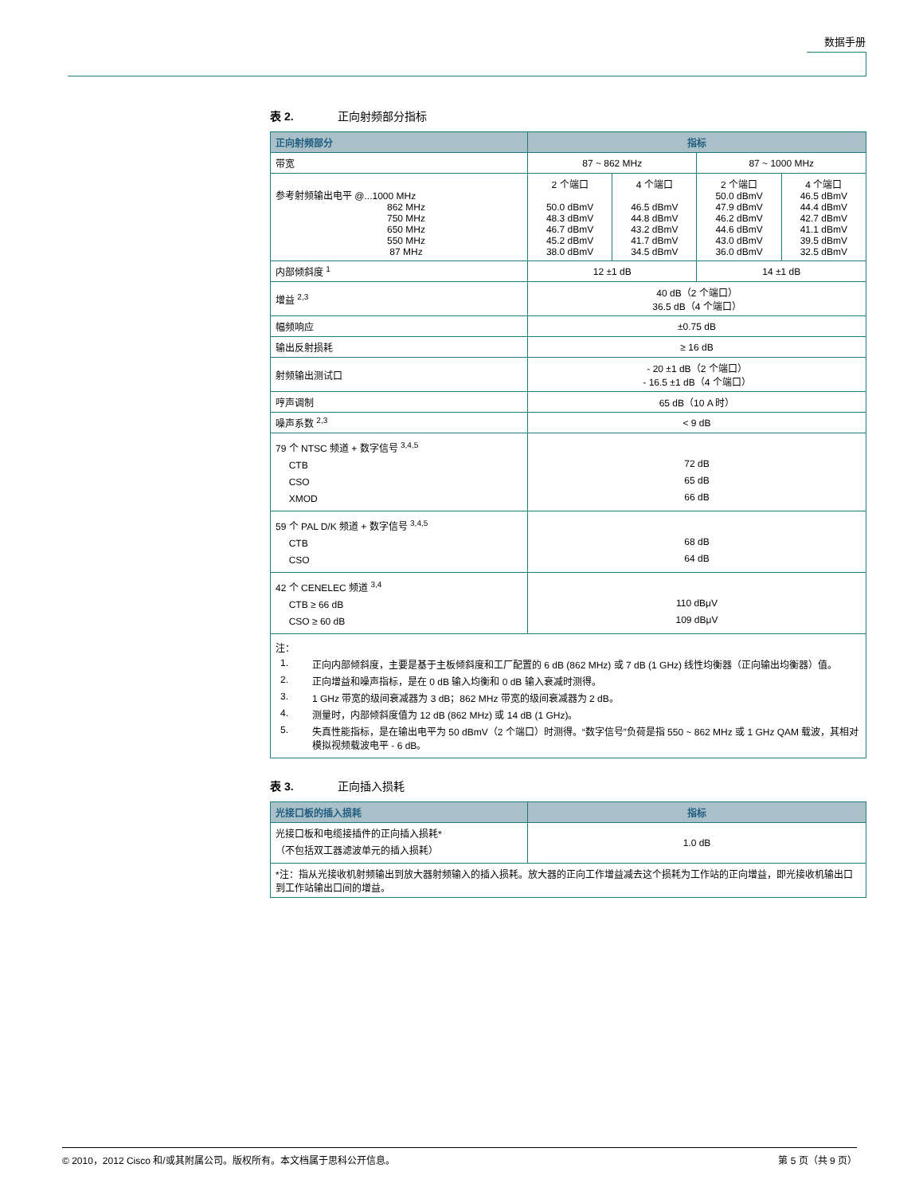数据手册
表 2. 正向射频部分指标
| 正向射频部分 | 指标 | | | |
| --- | --- | --- | --- | --- |
| 带宽 | 87 ~ 862 MHz | | 87 ~ 1000 MHz | |
| 参考射频输出电平 @...1000 MHz 862 MHz 750 MHz 650 MHz 550 MHz 87 MHz | 2 个端口 50.0 dBmV 48.3 dBmV 46.7 dBmV 45.2 dBmV 38.0 dBmV | 4 个端口 46.5 dBmV 44.8 dBmV 43.2 dBmV 41.7 dBmV 34.5 dBmV | 2 个端口 50.0 dBmV 47.9 dBmV 46.2 dBmV 44.6 dBmV 43.0 dBmV 36.0 dBmV | 4 个端口 46.5 dBmV 44.4 dBmV 42.7 dBmV 41.1 dBmV 39.5 dBmV 32.5 dBmV |
| 内部倾斜度 <sup>1</sup> | 12 ±1 dB | | 14 ±1 dB | |
| 增益 <sup>2,3</sup> | 40 dB（2 个端口） 36.5 dB（4 个端口） | | | |
| 幅频响应 | ±0.75 dB | | | |
| 输出反射损耗 | ≥ 16 dB | | | |
| 射频输出测试口 | - 20 ±1 dB（2 个端口） - 16.5 ±1 dB（4 个端口） | | | |
| 哼声调制 | 65 dB（10 A 时） | | | |
| 噪声系数 <sup>2,3</sup> | < 9 dB | | | |
| 79 个 NTSC 频道 + 数字信号 <sup>3,4,5</sup> CTB CSO XMOD | 72 dB 65 dB 66 dB | | | |
| 59 个 PAL D/K 频道 + 数字信号 <sup>3,4,5</sup> CTB CSO | 68 dB 64 dB | | | |
| 42 个 CENELEC 频道 <sup>3,4</sup> CTB ≥ 66 dB CSO ≥ 60 dB | 110 dBμV 109 dBμV | | | |
| 注： 1. 正向内部倾斜度，主要是基于主板倾斜度和工厂配置的 6 dB (862 MHz) 或 7 dB (1 GHz) 线性均衡器（正向输出均衡器）值。 2. 正向增益和噪声指标，是在 0 dB 输入均衡和 0 dB 输入衰减时测得。 3. 1 GHz 带宽的级间衰减器为 3 dB；862 MHz 带宽的级间衰减器为 2 dB。 4. 测量时，内部倾斜度值为 12 dB (862 MHz) 或 14 dB (1 GHz)。 5. 失真性能指标，是在输出电平为 50 dBmV（2 个端口）时测得。“数字信号”负荷是指 550 ~ 862 MHz 或 1 GHz QAM 载波，其相对模拟视频载波电平 - 6 dB。 | | | | |
表 3. 正向插入损耗
| 光接口板的插入损耗 | 指标 |
| --- | --- |
| 光接口板和电缆接插件的正向插入损耗* （不包括双工器滤波单元的插入损耗） | 1.0 dB |
| *注：指从光接收机射频输出到放大器射频输入的插入损耗。放大器的正向工作增益减去这个损耗为工作站的正向增益，即光接收机输出口到工作站输出口间的增益。 | |
© 2010，2012 Cisco 和/或其附属公司。版权所有。本文档属于思科公开信息。 第 5 页（共 9 页）